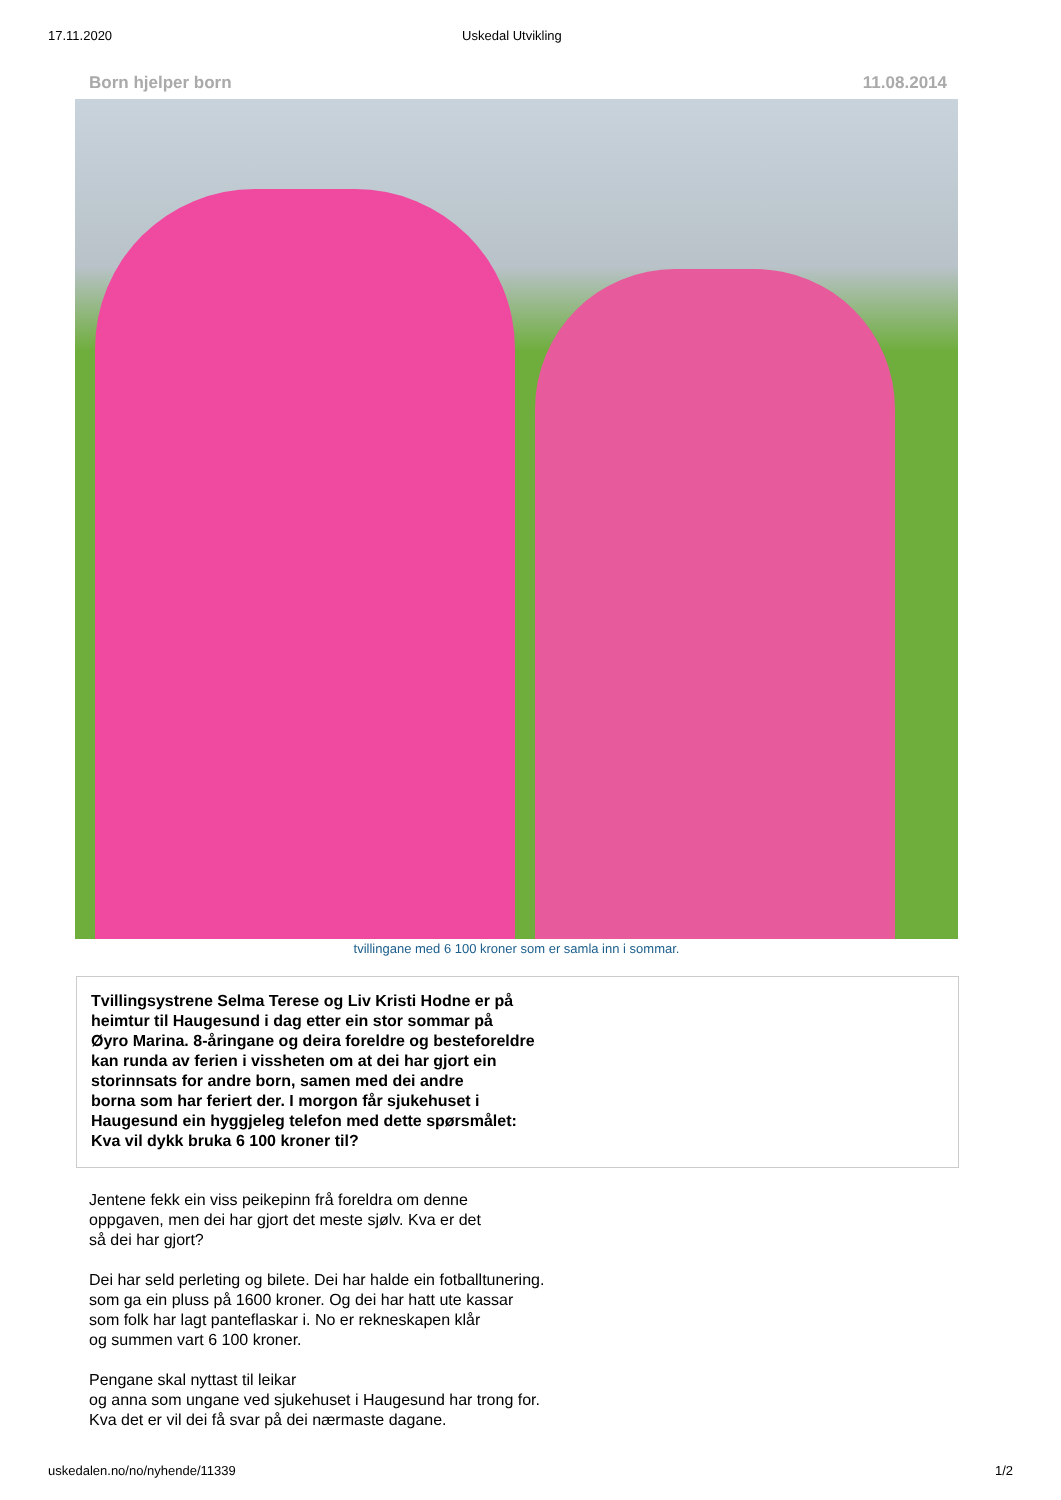17.11.2020 Uskedal Utvikling
Born hjelper born 11.08.2014
tvillingane med 6 100 kroner som er samla inn i sommar.
Tvillingsystrene Selma Terese og Liv Kristi Hodne er på
heimtur til Haugesund i dag etter ein stor sommar på
Øyro Marina. 8-åringane og deira foreldre og besteforeldre
kan runda av ferien i vissheten om at dei har gjort ein
storinnsats for andre born, samen med dei andre
borna som har feriert der. I morgon får sjukehuset i
Haugesund ein hyggjeleg telefon med dette spørsmålet:
Kva vil dykk bruka 6 100 kroner til?
Jentene fekk ein viss peikepinn frå foreldra om denne
oppgaven, men dei har gjort det meste sjølv. Kva er det
så dei har gjort?
Dei har seld perleting og bilete. Dei har halde ein fotballtunering.
som ga ein pluss på 1600 kroner. Og dei har hatt ute kassar
som folk har lagt panteflaskar i. No er rekneskapen klår
og summen vart 6 100 kroner.
Pengane skal nyttast til leikar
og anna som ungane ved sjukehuset i Haugesund har trong for.
Kva det er vil dei få svar på dei nærmaste dagane.
uskedalen.no/no/nyhende/11339 1/2